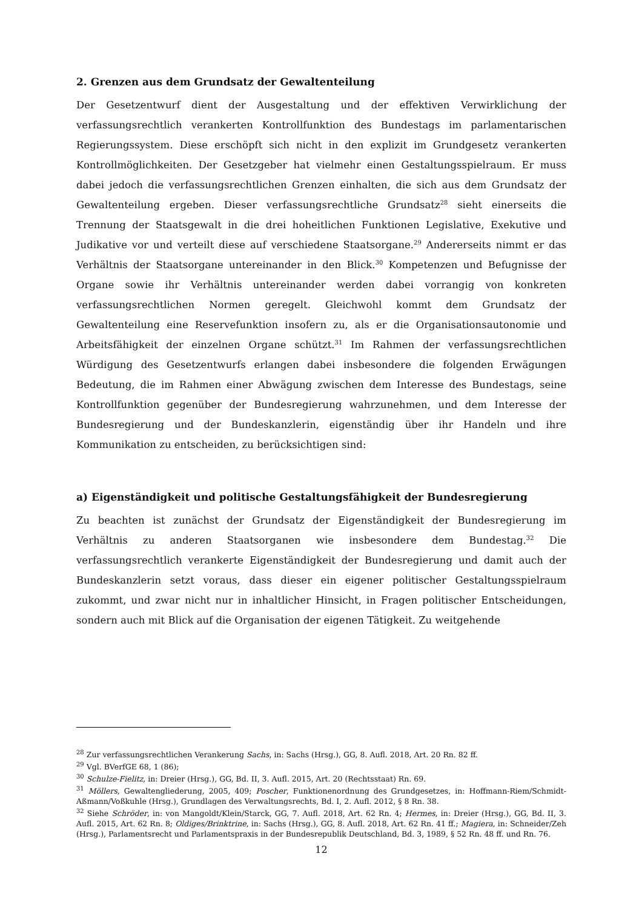2. Grenzen aus dem Grundsatz der Gewaltenteilung
Der Gesetzentwurf dient der Ausgestaltung und der effektiven Verwirklichung der verfassungsrechtlich verankerten Kontrollfunktion des Bundestags im parlamentarischen Regierungssystem. Diese erschöpft sich nicht in den explizit im Grundgesetz verankerten Kontrollmöglichkeiten. Der Gesetzgeber hat vielmehr einen Gestaltungsspielraum. Er muss dabei jedoch die verfassungsrechtlichen Grenzen einhalten, die sich aus dem Grundsatz der Gewaltenteilung ergeben. Dieser verfassungsrechtliche Grundsatz<sup>28</sup> sieht einerseits die Trennung der Staatsgewalt in die drei hoheitlichen Funktionen Legislative, Exekutive und Judikative vor und verteilt diese auf verschiedene Staatsorgane.<sup>29</sup> Andererseits nimmt er das Verhältnis der Staatsorgane untereinander in den Blick.<sup>30</sup> Kompetenzen und Befugnisse der Organe sowie ihr Verhältnis untereinander werden dabei vorrangig von konkreten verfassungsrechtlichen Normen geregelt. Gleichwohl kommt dem Grundsatz der Gewaltenteilung eine Reservefunktion insofern zu, als er die Organisationsautonomie und Arbeitsfähigkeit der einzelnen Organe schützt.<sup>31</sup> Im Rahmen der verfassungsrechtlichen Würdigung des Gesetzentwurfs erlangen dabei insbesondere die folgenden Erwägungen Bedeutung, die im Rahmen einer Abwägung zwischen dem Interesse des Bundestags, seine Kontrollfunktion gegenüber der Bundesregierung wahrzunehmen, und dem Interesse der Bundesregierung und der Bundeskanzlerin, eigenständig über ihr Handeln und ihre Kommunikation zu entscheiden, zu berücksichtigen sind:
a) Eigenständigkeit und politische Gestaltungsfähigkeit der Bundesregierung
Zu beachten ist zunächst der Grundsatz der Eigenständigkeit der Bundesregierung im Verhältnis zu anderen Staatsorganen wie insbesondere dem Bundestag.<sup>32</sup> Die verfassungsrechtlich verankerte Eigenständigkeit der Bundesregierung und damit auch der Bundeskanzlerin setzt voraus, dass dieser ein eigener politischer Gestaltungsspielraum zukommt, und zwar nicht nur in inhaltlicher Hinsicht, in Fragen politischer Entscheidungen, sondern auch mit Blick auf die Organisation der eigenen Tätigkeit. Zu weitgehende
<sup>28</sup> Zur verfassungsrechtlichen Verankerung Sachs, in: Sachs (Hrsg.), GG, 8. Aufl. 2018, Art. 20 Rn. 82 ff.
<sup>29</sup> Vgl. BVerfGE 68, 1 (86);
<sup>30</sup> Schulze-Fielitz, in: Dreier (Hrsg.), GG, Bd. II, 3. Aufl. 2015, Art. 20 (Rechtsstaat) Rn. 69.
<sup>31</sup> Möllers, Gewaltengliederung, 2005, 409; Poscher, Funktionenordnung des Grundgesetzes, in: Hoffmann-Riem/Schmidt-Aßmann/Voßkuhle (Hrsg.), Grundlagen des Verwaltungsrechts, Bd. I, 2. Aufl. 2012, § 8 Rn. 38.
<sup>32</sup> Siehe Schröder, in: von Mangoldt/Klein/Starck, GG, 7. Aufl. 2018, Art. 62 Rn. 4; Hermes, in: Dreier (Hrsg.), GG, Bd. II, 3. Aufl. 2015, Art. 62 Rn. 8; Oldiges/Brinktrine, in: Sachs (Hrsg.), GG, 8. Aufl. 2018, Art. 62 Rn. 41 ff.; Magiera, in: Schneider/Zeh (Hrsg.), Parlamentsrecht und Parlamentspraxis in der Bundesrepublik Deutschland, Bd. 3, 1989, § 52 Rn. 48 ff. und Rn. 76.
12